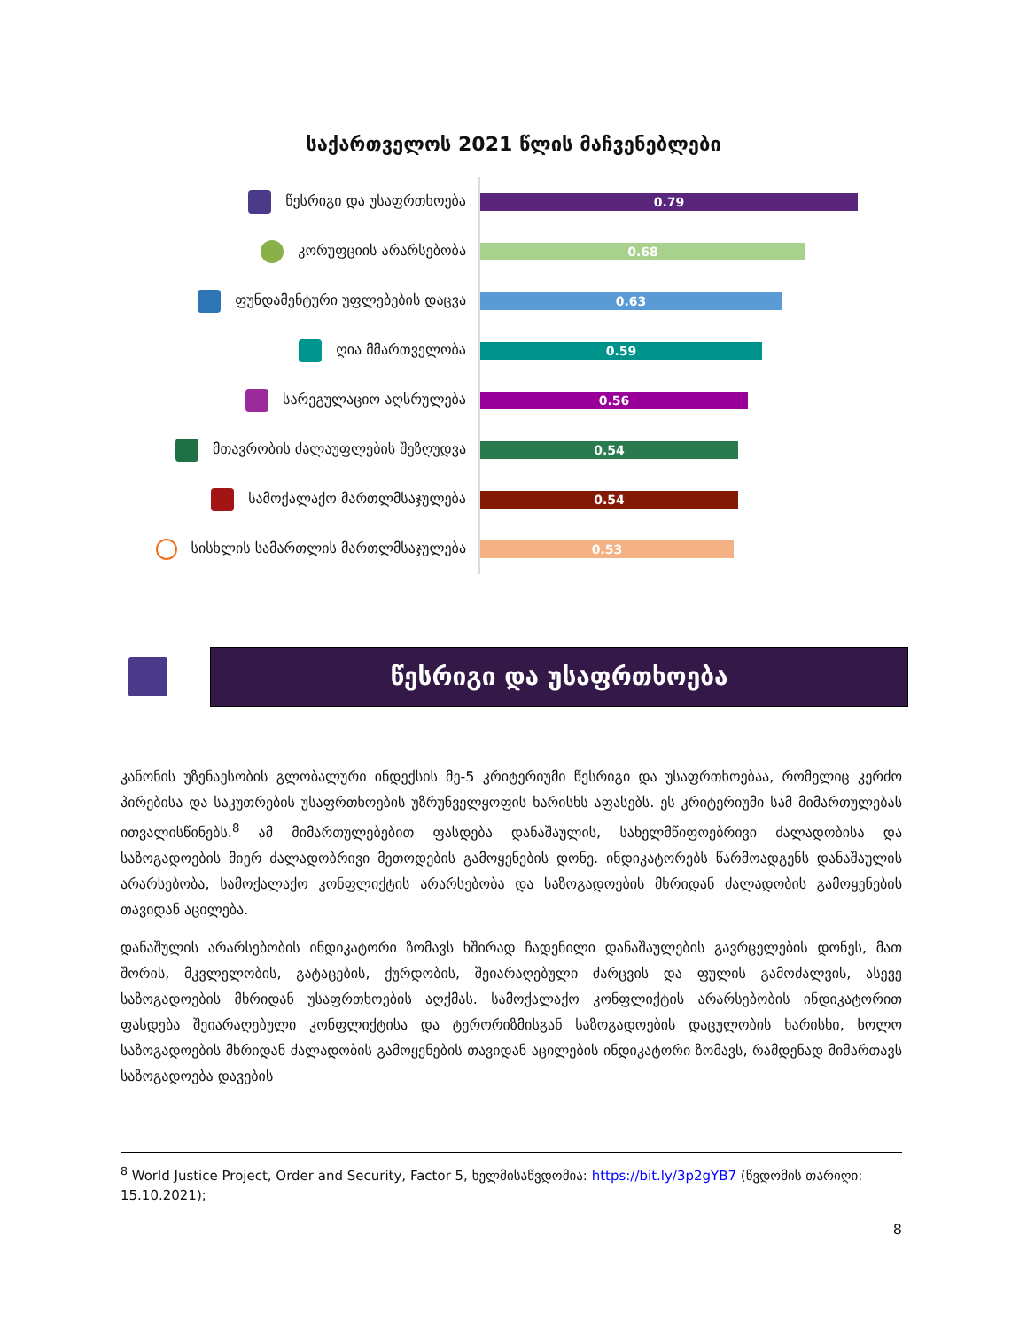საქართველოს 2021 წლის მაჩვენებლები
წესრიგი და უსაფრთხოება
0.79
კორუფციის არარსებობა
0.68
ფუნდამენტური უფლებების დაცვა
0.63
ღია მმართველობა
0.59
სარეგულაციო აღსრულება
0.56
მთავრობის ძალაუფლების შეზღუდვა
0.54
სამოქალაქო მართლმსაჯულება
0.54
სისხლის სამართლის მართლმსაჯულება
0.53
წესრიგი და უსაფრთხოება
კანონის უზენაესობის გლობალური ინდექსის მე-5 კრიტერიუმი წესრიგი და უსაფრთხოებაა, რომელიც კერძო პირებისა და საკუთრების უსაფრთხოების უზრუნველყოფის ხარისხს აფასებს. ეს კრიტერიუმი სამ მიმართულებას ითვალისწინებს.<sup>8</sup> ამ მიმართულებებით ფასდება დანაშაულის, სახელმწიფოებრივი ძალადობისა და საზოგადოების მიერ ძალადობრივი მეთოდების გამოყენების დონე. ინდიკატორებს წარმოადგენს დანაშაულის არარსებობა, სამოქალაქო კონფლიქტის არარსებობა და საზოგადოების მხრიდან ძალადობის გამოყენების თავიდან აცილება.
დანაშულის არარსებობის ინდიკატორი ზომავს ხშირად ჩადენილი დანაშაულების გავრცელების დონეს, მათ შორის, მკვლელობის, გატაცების, ქურდობის, შეიარაღებული ძარცვის და ფულის გამოძალვის, ასევე საზოგადოების მხრიდან უსაფრთხოების აღქმას. სამოქალაქო კონფლიქტის არარსებობის ინდიკატორით ფასდება შეიარაღებული კონფლიქტისა და ტერორიზმისგან საზოგადოების დაცულობის ხარისხი, ხოლო საზოგადოების მხრიდან ძალადობის გამოყენების თავიდან აცილების ინდიკატორი ზომავს, რამდენად მიმართავს საზოგადოება დავების
<sup>8</sup> World Justice Project, Order and Security, Factor 5, ხელმისაწვდომია: https://bit.ly/3p2gYB7 (წვდომის თარიღი: 15.10.2021);
8